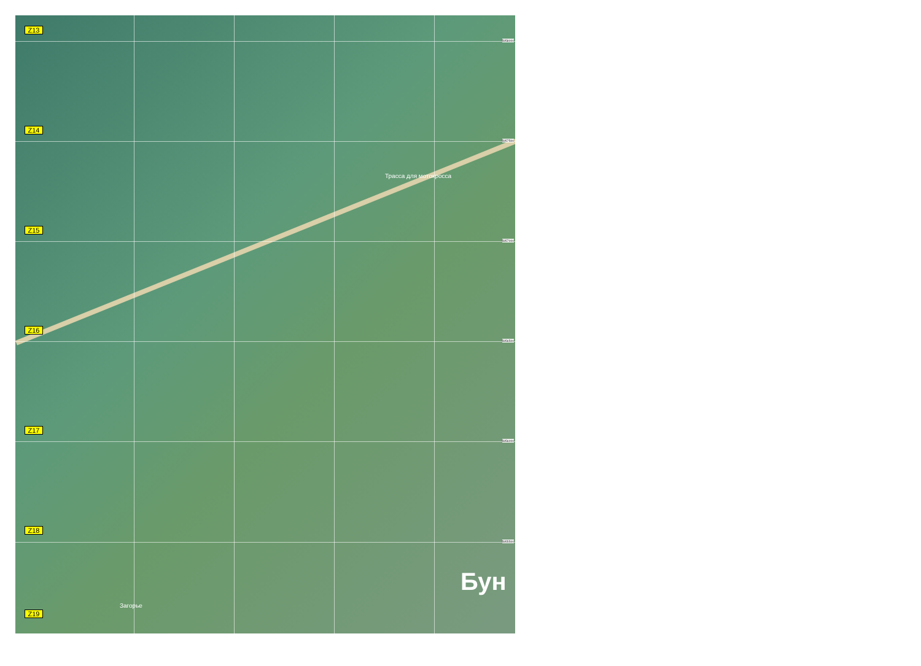Z13
Z14
Z15
Трасса для мотокросса
Z16
Z17
Z18
Бун
Загорье
Z19
5958000
5957500
5957000
5956500
5956000
5955500